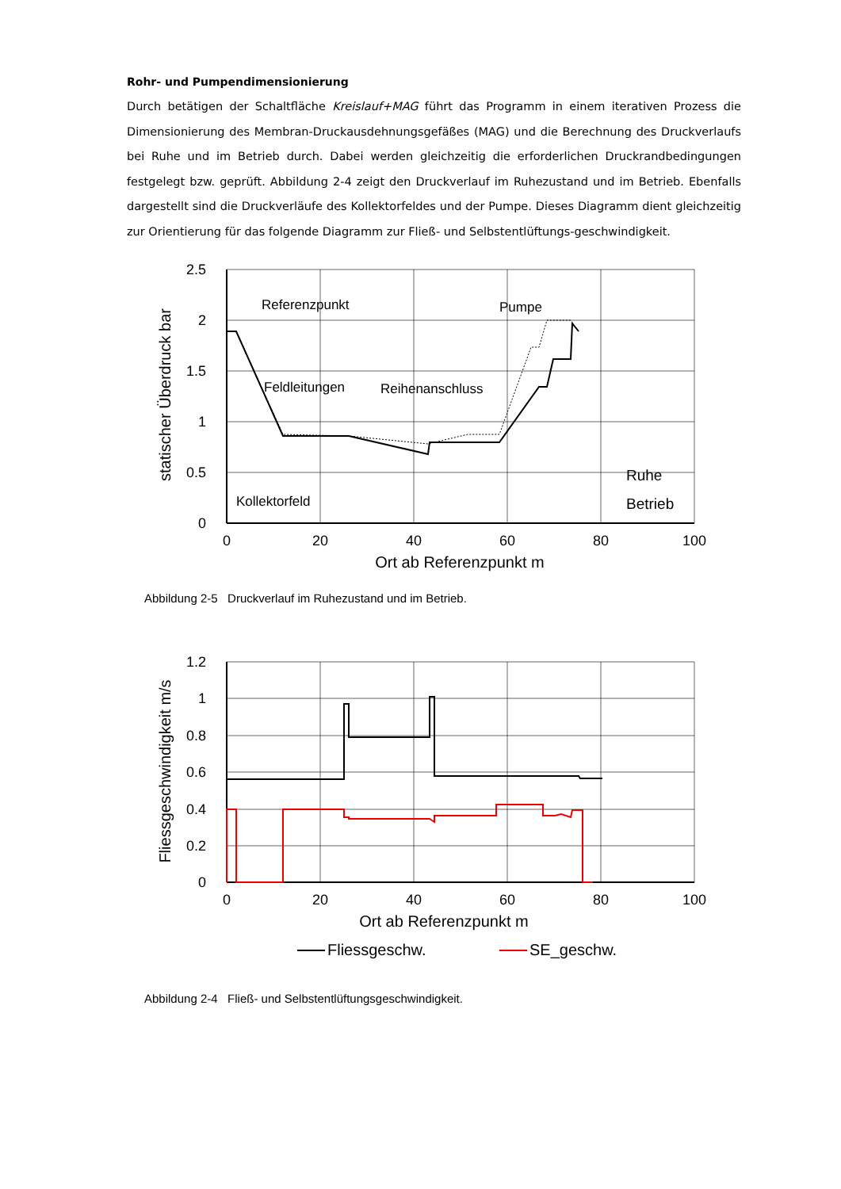Rohr- und Pumpendimensionierung
Durch betätigen der Schaltfläche Kreislauf+MAG führt das Programm in einem iterativen Prozess die Dimensionierung des Membran-Druckausdehnungsgefäßes (MAG) und die Berechnung des Druckverlaufs bei Ruhe und im Betrieb durch. Dabei werden gleichzeitig die erforderlichen Druckrandbedingungen festgelegt bzw. geprüft. Abbildung 2-4 zeigt den Druckverlauf im Ruhezustand und im Betrieb. Ebenfalls dargestellt sind die Druckverläufe des Kollektorfeldes und der Pumpe. Dieses Diagramm dient gleichzeitig zur Orientierung für das folgende Diagramm zur Fließ- und Selbstentlüftungs-geschwindigkeit.
2.5
2
1.5
1
0.5
0
0
20
40
60
80
100
Ort ab Referenzpunkt m
statischer Überdruck bar
Referenzpunkt
Pumpe
Feldleitungen
Reihenanschluss
Kollektorfeld
Ruhe
Betrieb
Abbildung 2-5 Druckverlauf im Ruhezustand und im Betrieb.
1.2
1
0.8
0.6
0.4
0.2
0
0
20
40
60
80
100
Ort ab Referenzpunkt m
Fliessgeschwindigkeit m/s
Fliessgeschw.
SE_geschw.
Abbildung 2-4 Fließ- und Selbstentlüftungsgeschwindigkeit.